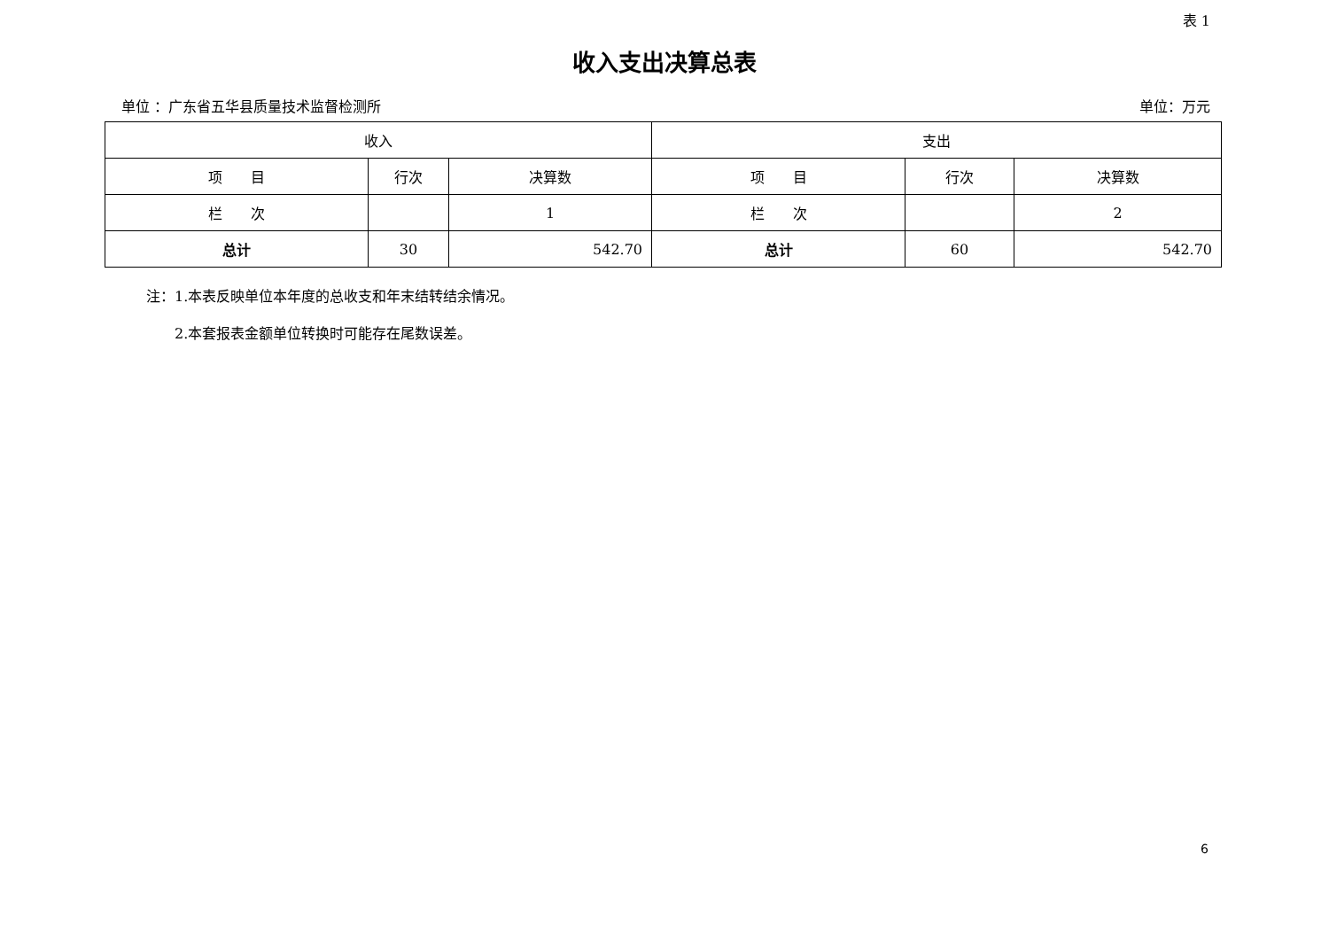表 1
收入支出决算总表
单位 ：广东省五华县质量技术监督检测所 单位：万元
| 收入 | | | 支出 | | |
| --- | --- | --- | --- | --- | --- |
| 项 目 | 行次 | 决算数 | 项 目 | 行次 | 决算数 |
| 栏 次 | | 1 | 栏 次 | | 2 |
| 总计 | 30 | 542.70 | 总计 | 60 | 542.70 |
注：1.本表反映单位本年度的总收支和年末结转结余情况。
　　2.本套报表金额单位转换时可能存在尾数误差。
6